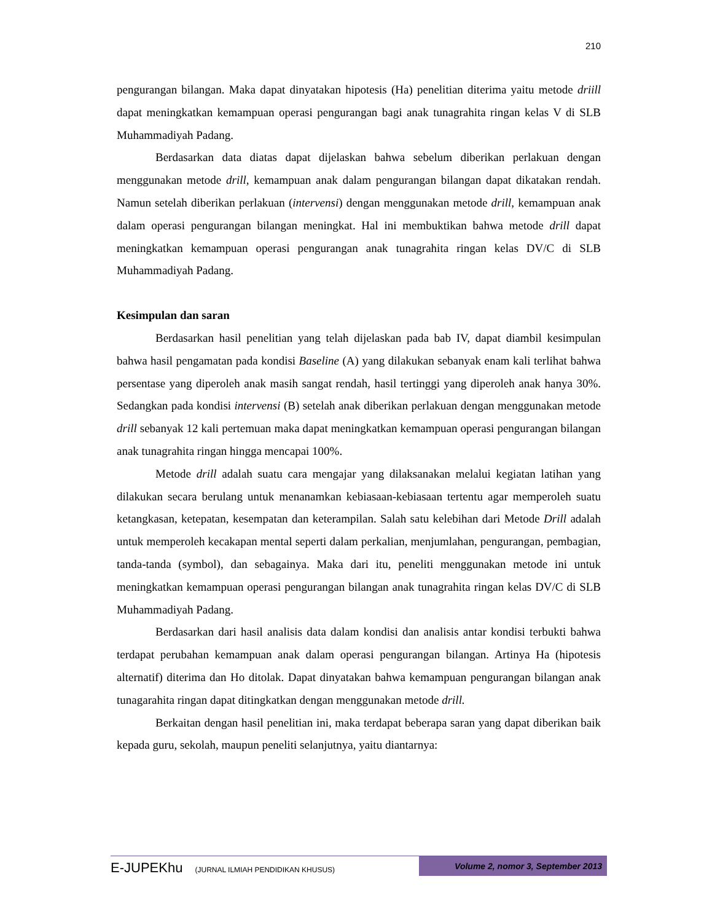210
pengurangan bilangan. Maka dapat dinyatakan hipotesis (Ha) penelitian diterima yaitu metode driill dapat meningkatkan kemampuan operasi pengurangan bagi anak tunagrahita ringan kelas V di SLB Muhammadiyah Padang.
Berdasarkan data diatas dapat dijelaskan bahwa sebelum diberikan perlakuan dengan menggunakan metode drill, kemampuan anak dalam pengurangan bilangan dapat dikatakan rendah. Namun setelah diberikan perlakuan (intervensi) dengan menggunakan metode drill, kemampuan anak dalam operasi pengurangan bilangan meningkat. Hal ini membuktikan bahwa metode drill dapat meningkatkan kemampuan operasi pengurangan anak tunagrahita ringan kelas DV/C di SLB Muhammadiyah Padang.
Kesimpulan dan saran
Berdasarkan hasil penelitian yang telah dijelaskan pada bab IV, dapat diambil kesimpulan bahwa hasil pengamatan pada kondisi Baseline (A) yang dilakukan sebanyak enam kali terlihat bahwa persentase yang diperoleh anak masih sangat rendah, hasil tertinggi yang diperoleh anak hanya 30%. Sedangkan pada kondisi intervensi (B) setelah anak diberikan perlakuan dengan menggunakan metode drill sebanyak 12 kali pertemuan maka dapat meningkatkan kemampuan operasi pengurangan bilangan anak tunagrahita ringan hingga mencapai 100%.
Metode drill adalah suatu cara mengajar yang dilaksanakan melalui kegiatan latihan yang dilakukan secara berulang untuk menanamkan kebiasaan-kebiasaan tertentu agar memperoleh suatu ketangkasan, ketepatan, kesempatan dan keterampilan. Salah satu kelebihan dari Metode Drill adalah untuk memperoleh kecakapan mental seperti dalam perkalian, menjumlahan, pengurangan, pembagian, tanda-tanda (symbol), dan sebagainya. Maka dari itu, peneliti menggunakan metode ini untuk meningkatkan kemampuan operasi pengurangan bilangan anak tunagrahita ringan kelas DV/C di SLB Muhammadiyah Padang.
Berdasarkan dari hasil analisis data dalam kondisi dan analisis antar kondisi terbukti bahwa terdapat perubahan kemampuan anak dalam operasi pengurangan bilangan. Artinya Ha (hipotesis alternatif) diterima dan Ho ditolak. Dapat dinyatakan bahwa kemampuan pengurangan bilangan anak tunagarahita ringan dapat ditingkatkan dengan menggunakan metode drill.
Berkaitan dengan hasil penelitian ini, maka terdapat beberapa saran yang dapat diberikan baik kepada guru, sekolah, maupun peneliti selanjutnya, yaitu diantarnya:
E-JUPEKhu (JURNAL ILMIAH PENDIDIKAN KHUSUS)
Volume 2, nomor 3, September 2013